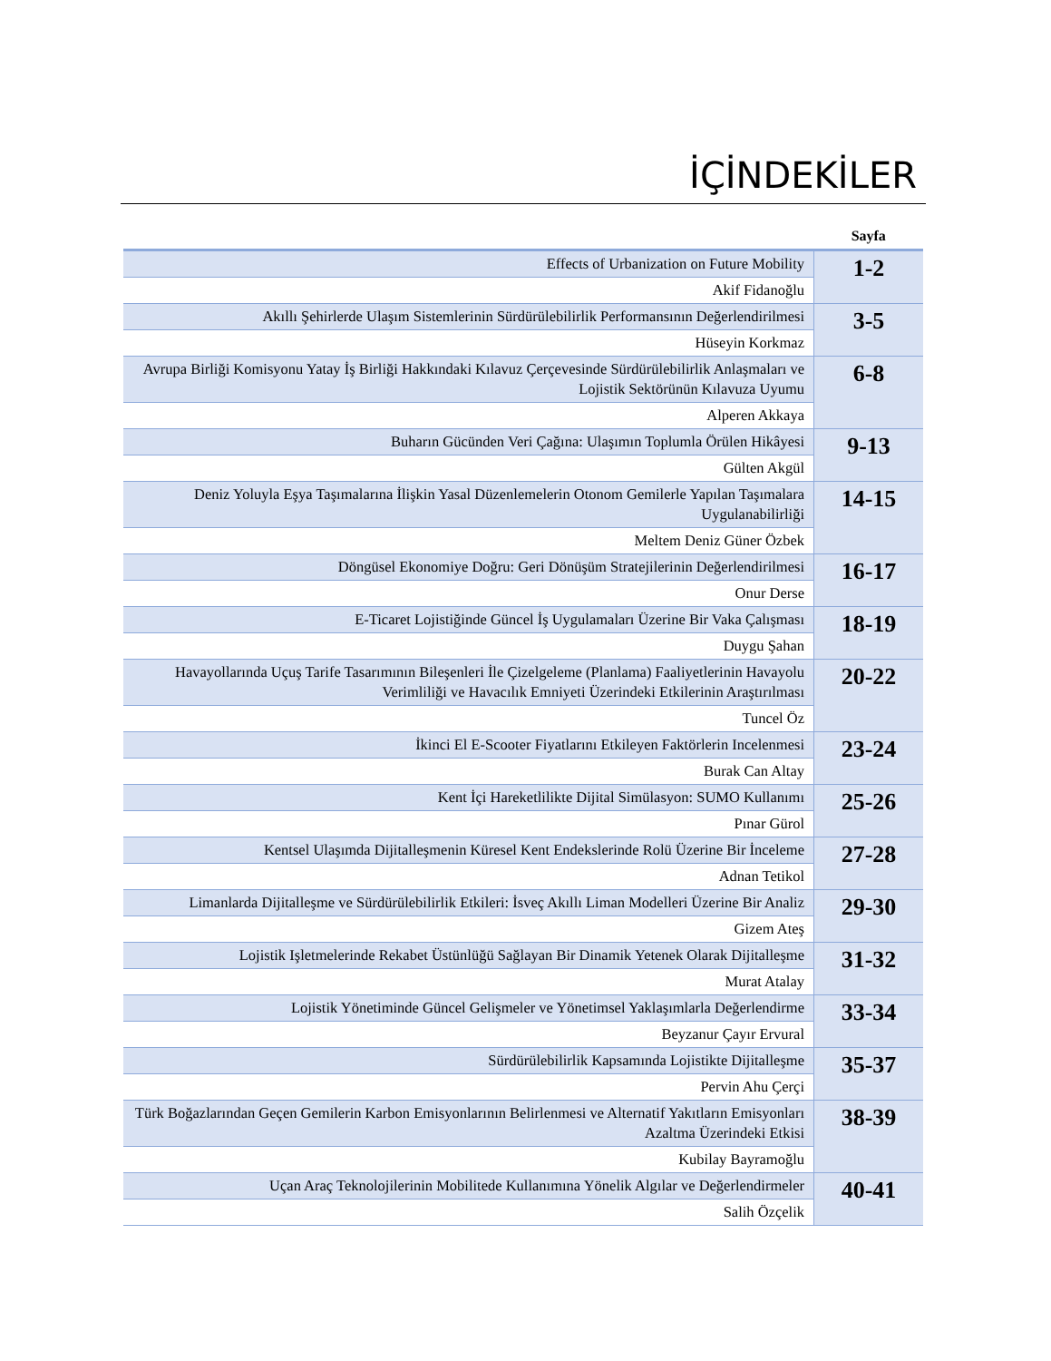İÇİNDEKİLER
| | Sayfa |
| --- | --- |
| Effects of Urbanization on Future Mobility | 1-2 |
| Akif Fidanoğlu | |
| Akıllı Şehirlerde Ulaşım Sistemlerinin Sürdürülebilirlik Performansının Değerlendirilmesi | 3-5 |
| Hüseyin Korkmaz | |
| Avrupa Birliği Komisyonu Yatay İş Birliği Hakkındaki Kılavuz Çerçevesinde Sürdürülebilirlik Anlaşmaları ve Lojistik Sektörünün Kılavuza Uyumu | 6-8 |
| Alperen Akkaya | |
| Buharın Gücünden Veri Çağına: Ulaşımın Toplumla Örülen Hikâyesi | 9-13 |
| Gülten Akgül | |
| Deniz Yoluyla Eşya Taşımalarına İlişkin Yasal Düzenlemelerin Otonom Gemilerle Yapılan Taşımalara Uygulanabilirliği | 14-15 |
| Meltem Deniz Güner Özbek | |
| Döngüsel Ekonomiye Doğru: Geri Dönüşüm Stratejilerinin Değerlendirilmesi | 16-17 |
| Onur Derse | |
| E-Ticaret Lojistiğinde Güncel İş Uygulamaları Üzerine Bir Vaka Çalışması | 18-19 |
| Duygu Şahan | |
| Havayollarında Uçuş Tarife Tasarımının Bileşenleri İle Çizelgeleme (Planlama) Faaliyetlerinin Havayolu Verimliliği ve Havacılık Emniyeti Üzerindeki Etkilerinin Araştırılması | 20-22 |
| Tuncel Öz | |
| İkinci El E-Scooter Fiyatlarını Etkileyen Faktörlerin Incelenmesi | 23-24 |
| Burak Can Altay | |
| Kent İçi Hareketlilikte Dijital Simülasyon: SUMO Kullanımı | 25-26 |
| Pınar Gürol | |
| Kentsel Ulaşımda Dijitalleşmenin Küresel Kent Endekslerinde Rolü Üzerine Bir İnceleme | 27-28 |
| Adnan Tetikol | |
| Limanlarda Dijitalleşme ve Sürdürülebilirlik Etkileri: İsveç Akıllı Liman Modelleri Üzerine Bir Analiz | 29-30 |
| Gizem Ateş | |
| Lojistik Işletmelerinde Rekabet Üstünlüğü Sağlayan Bir Dinamik Yetenek Olarak Dijitalleşme | 31-32 |
| Murat Atalay | |
| Lojistik Yönetiminde Güncel Gelişmeler ve Yönetimsel Yaklaşımlarla Değerlendirme | 33-34 |
| Beyzanur Çayır Ervural | |
| Sürdürülebilirlik Kapsamında Lojistikte Dijitalleşme | 35-37 |
| Pervin Ahu Çerçi | |
| Türk Boğazlarından Geçen Gemilerin Karbon Emisyonlarının Belirlenmesi ve Alternatif Yakıtların Emisyonları Azaltma Üzerindeki Etkisi | 38-39 |
| Kubilay Bayramoğlu | |
| Uçan Araç Teknolojilerinin Mobilitede Kullanımına Yönelik Algılar ve Değerlendirmeler | 40-41 |
| Salih Özçelik | |